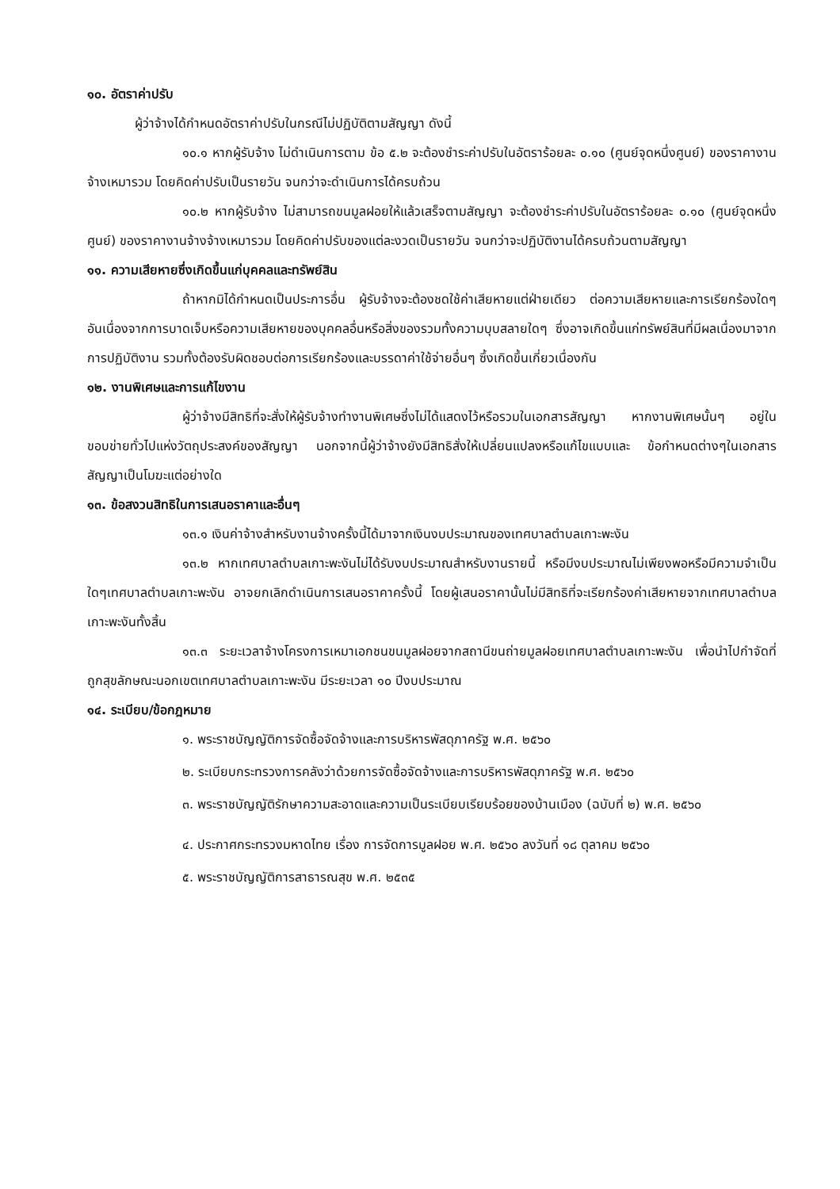๑๐. อัตราค่าปรับ
ผู้ว่าจ้างได้กำหนดอัตราค่าปรับในกรณีไม่ปฏิบัติตามสัญญา ดังนี้
๑๐.๑ หากผู้รับจ้าง ไม่ดำเนินการตาม ข้อ ๕.๒ จะต้องชำระค่าปรับในอัตราร้อยละ ๐.๑๐ (ศูนย์จุดหนึ่งศูนย์) ของราคางานจ้างเหมารวม โดยคิดค่าปรับเป็นรายวัน จนกว่าจะดำเนินการได้ครบถ้วน
๑๐.๒ หากผู้รับจ้าง ไม่สามารถขนมูลฝอยให้แล้วเสร็จตามสัญญา จะต้องชำระค่าปรับในอัตราร้อยละ ๐.๑๐ (ศูนย์จุดหนึ่งศูนย์) ของราคางานจ้างจ้างเหมารวม โดยคิดค่าปรับของแต่ละงวดเป็นรายวัน จนกว่าจะปฏิบัติงานได้ครบถ้วนตามสัญญา
๑๑. ความเสียหายซึ่งเกิดขึ้นแก่บุคคลและทรัพย์สิน
ถ้าหากมิได้กำหนดเป็นประการอื่น ผู้รับจ้างจะต้องชดใช้ค่าเสียหายแต่ฝ่ายเดียว ต่อความเสียหายและการเรียกร้องใดๆ อันเนื่องจากการบาดเจ็บหรือความเสียหายของบุคคลอื่นหรือสิ่งของรวมทั้งความบุบสลายใดๆ ซึ่งอาจเกิดขึ้นแก่ทรัพย์สินที่มีผลเนื่องมาจากการปฏิบัติงาน รวมทั้งต้องรับผิดชอบต่อการเรียกร้องและบรรดาค่าใช้จ่ายอื่นๆ ซึ้งเกิดขึ้นเกี่ยวเนื่องกัน
๑๒. งานพิเศษและการแก้ไขงาน
ผู้ว่าจ้างมีสิทธิที่จะสั่งให้ผู้รับจ้างทำงานพิเศษซึ่งไม่ได้แสดงไว้หรือรวมในเอกสารสัญญา หากงานพิเศษนั้นๆ อยู่ในขอบข่ายทั่วไปแห่งวัตถุประสงค์ของสัญญา นอกจากนี้ผู้ว่าจ้างยังมีสิทธิสั่งให้เปลี่ยนแปลงหรือแก้ไขแบบและ ข้อกำหนดต่างๆในเอกสารสัญญาเป็นโมฆะแต่อย่างใด
๑๓. ข้อสงวนสิทธิในการเสนอราคาและอื่นๆ
๑๓.๑ เงินค่าจ้างสำหรับงานจ้างครั้งนี้ได้มาจากเงินงบประมาณของเทศบาลตำบลเกาะพะงัน
๑๓.๒ หากเทศบาลตำบลเกาะพะงันไม่ได้รับงบประมาณสำหรับงานรายนี้ หรือมีงบประมาณไม่เพียงพอหรือมีความจำเป็นใดๆเทศบาลตำบลเกาะพะงัน อาจยกเลิกดำเนินการเสนอราคาครั้งนี้ โดยผู้เสนอราคานั้นไม่มีสิทธิที่จะเรียกร้องค่าเสียหายจากเทศบาลตำบลเกาะพะงันทั้งสิ้น
๑๓.๓ ระยะเวลาจ้างโครงการเหมาเอกชนขนมูลฝอยจากสถานีขนถ่ายมูลฝอยเทศบาลตำบลเกาะพะงัน เพื่อนำไปกำจัดที่ถูกสุขลักษณะนอกเขตเทศบาลตำบลเกาะพะงัน มีระยะเวลา ๑๐ ปีงบประมาณ
๑๔. ระเบียบ/ข้อกฎหมาย
๑. พระราชบัญญัติการจัดซื้อจัดจ้างและการบริหารพัสดุภาครัฐ พ.ศ. ๒๕๖๐
๒. ระเบียบกระทรวงการคลังว่าด้วยการจัดซื้อจัดจ้างและการบริหารพัสดุภาครัฐ พ.ศ. ๒๕๖๐
๓. พระราชบัญญัติรักษาความสะอาดและความเป็นระเบียบเรียบร้อยของบ้านเมือง (ฉบับที่ ๒) พ.ศ. ๒๕๖๐
๔. ประกาศกระทรวงมหาดไทย เรื่อง การจัดการมูลฝอย พ.ศ. ๒๕๖๐ ลงวันที่ ๑๘ ตุลาคม ๒๕๖๐
๕. พระราชบัญญัติการสาธารณสุข พ.ศ. ๒๕๓๕